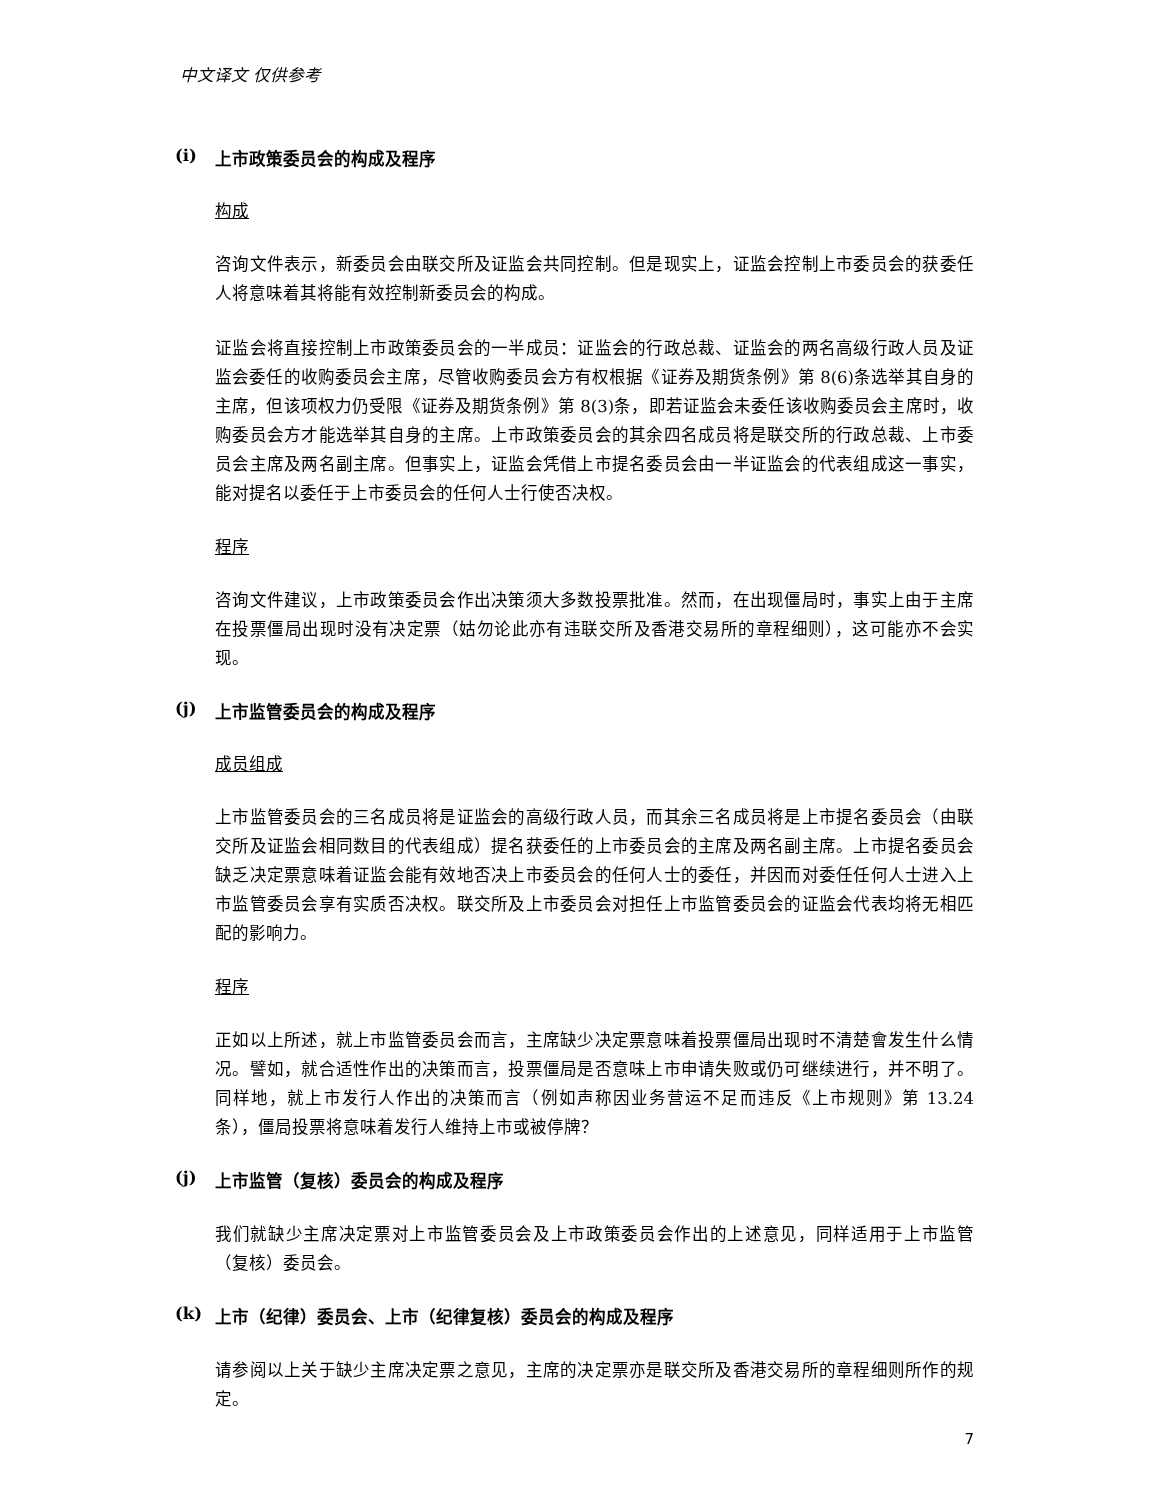中文译文 仅供参考
(i) 上市政策委员会的构成及程序
构成
咨询文件表示，新委员会由联交所及证监会共同控制。但是现实上，证监会控制上市委员会的获委任人将意味着其将能有效控制新委员会的构成。
证监会将直接控制上市政策委员会的一半成员：证监会的行政总裁、证监会的两名高级行政人员及证监会委任的收购委员会主席，尽管收购委员会方有权根据《证券及期货条例》第 8(6)条选举其自身的主席，但该项权力仍受限《证券及期货条例》第 8(3)条，即若证监会未委任该收购委员会主席时，收购委员会方才能选举其自身的主席。上市政策委员会的其余四名成员将是联交所的行政总裁、上市委员会主席及两名副主席。但事实上，证监会凭借上市提名委员会由一半证监会的代表组成这一事实，能对提名以委任于上市委员会的任何人士行使否决权。
程序
咨询文件建议，上市政策委员会作出决策须大多数投票批准。然而，在出现僵局时，事实上由于主席在投票僵局出现时没有决定票（姑勿论此亦有违联交所及香港交易所的章程细则），这可能亦不会实现。
(j) 上市监管委员会的构成及程序
成员组成
上市监管委员会的三名成员将是证监会的高级行政人员，而其余三名成员将是上市提名委员会（由联交所及证监会相同数目的代表组成）提名获委任的上市委员会的主席及两名副主席。上市提名委员会缺乏决定票意味着证监会能有效地否决上市委员会的任何人士的委任，并因而对委任任何人士进入上市监管委员会享有实质否决权。联交所及上市委员会对担任上市监管委员会的证监会代表均将无相匹配的影响力。
程序
正如以上所述，就上市监管委员会而言，主席缺少决定票意味着投票僵局出现时不清楚會发生什么情况。譬如，就合适性作出的决策而言，投票僵局是否意味上市申请失败或仍可继续进行，并不明了。同样地，就上市发行人作出的决策而言（例如声称因业务营运不足而违反《上市规则》第 13.24 条），僵局投票将意味着发行人维持上市或被停牌？
(j) 上市监管（复核）委员会的构成及程序
我们就缺少主席决定票对上市监管委员会及上市政策委员会作出的上述意见，同样适用于上市监管（复核）委员会。
(k) 上市（纪律）委员会、上市（纪律复核）委员会的构成及程序
请参阅以上关于缺少主席决定票之意见，主席的决定票亦是联交所及香港交易所的章程细则所作的规定。
7